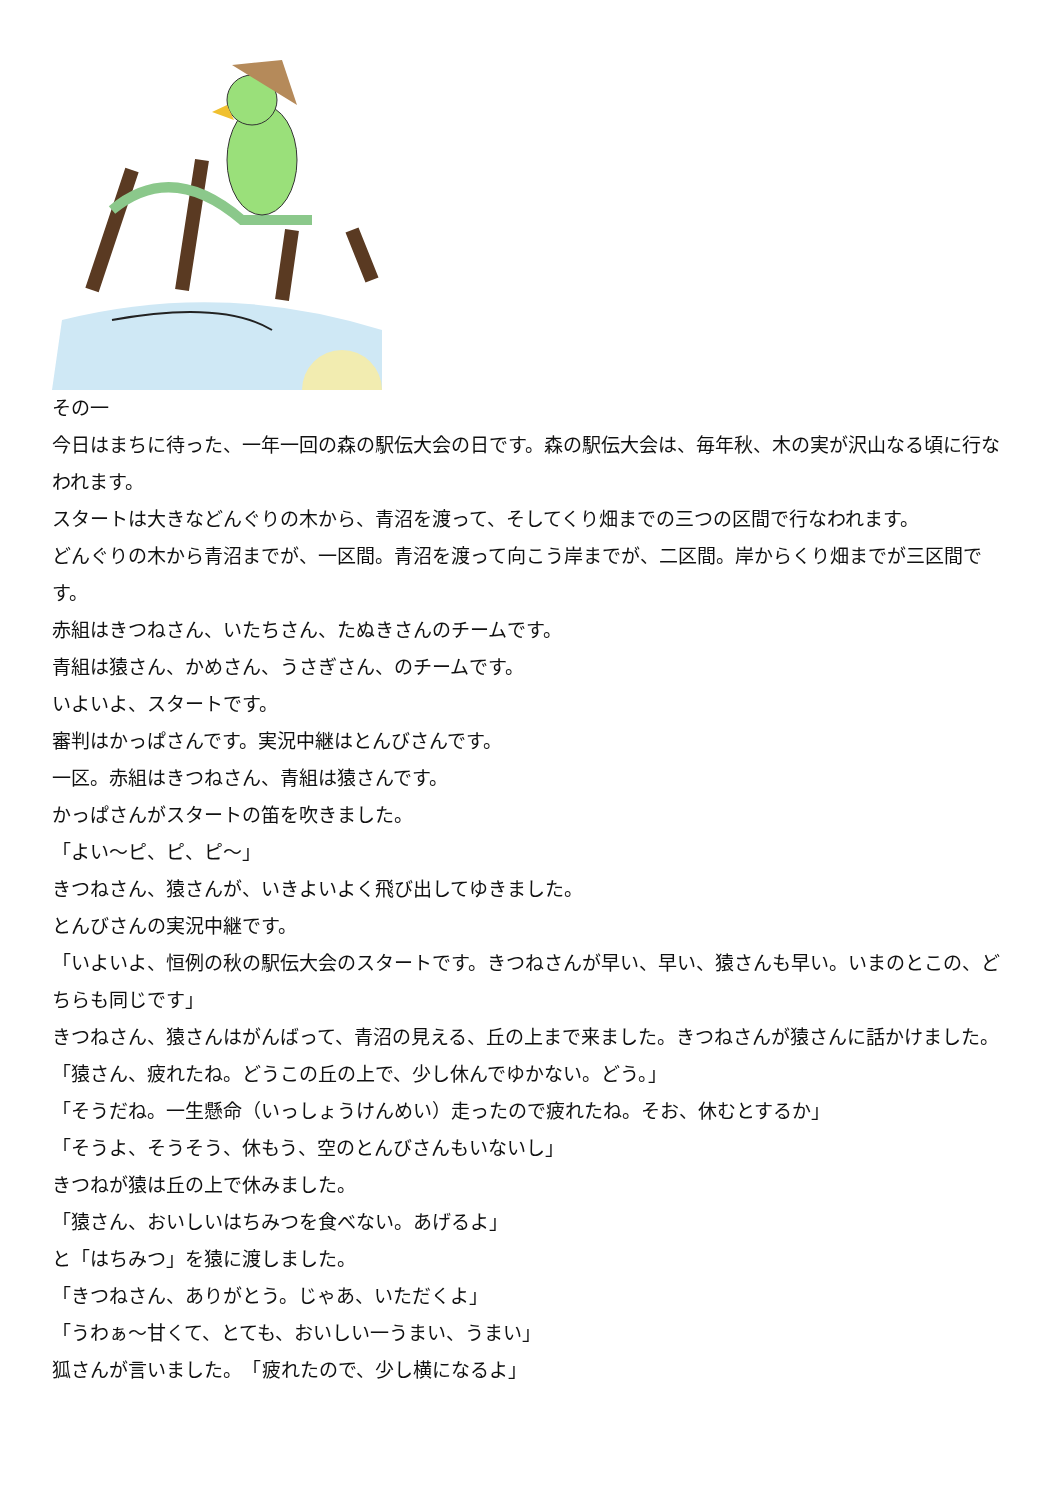その一
今日はまちに待った、一年一回の森の駅伝大会の日です。森の駅伝大会は、毎年秋、木の実が沢山なる頃に行なわれます。
スタートは大きなどんぐりの木から、青沼を渡って、そしてくり畑までの三つの区間で行なわれます。
どんぐりの木から青沼までが、一区間。青沼を渡って向こう岸までが、二区間。岸からくり畑までが三区間です。
赤組はきつねさん、いたちさん、たぬきさんのチームです。
青組は猿さん、かめさん、うさぎさん、のチームです。
いよいよ、スタートです。
審判はかっぱさんです。実況中継はとんびさんです。
一区。赤組はきつねさん、青組は猿さんです。
かっぱさんがスタートの笛を吹きました。
「よい～ピ、ピ、ピ～」
きつねさん、猿さんが、いきよいよく飛び出してゆきました。
とんびさんの実況中継です。
「いよいよ、恒例の秋の駅伝大会のスタートです。きつねさんが早い、早い、猿さんも早い。いまのとこの、どちらも同じです」
きつねさん、猿さんはがんばって、青沼の見える、丘の上まで来ました。きつねさんが猿さんに話かけました。
「猿さん、疲れたね。どうこの丘の上で、少し休んでゆかない。どう。」
「そうだね。一生懸命（いっしょうけんめい）走ったので疲れたね。そお、休むとするか」
「そうよ、そうそう、休もう、空のとんびさんもいないし」
きつねが猿は丘の上で休みました。
「猿さん、おいしいはちみつを食べない。あげるよ」
と「はちみつ」を猿に渡しました。
「きつねさん、ありがとう。じゃあ、いただくよ」
「うわぁ～甘くて、とても、おいしい一うまい、うまい」
狐さんが言いました。　「疲れたので、少し横になるよ」